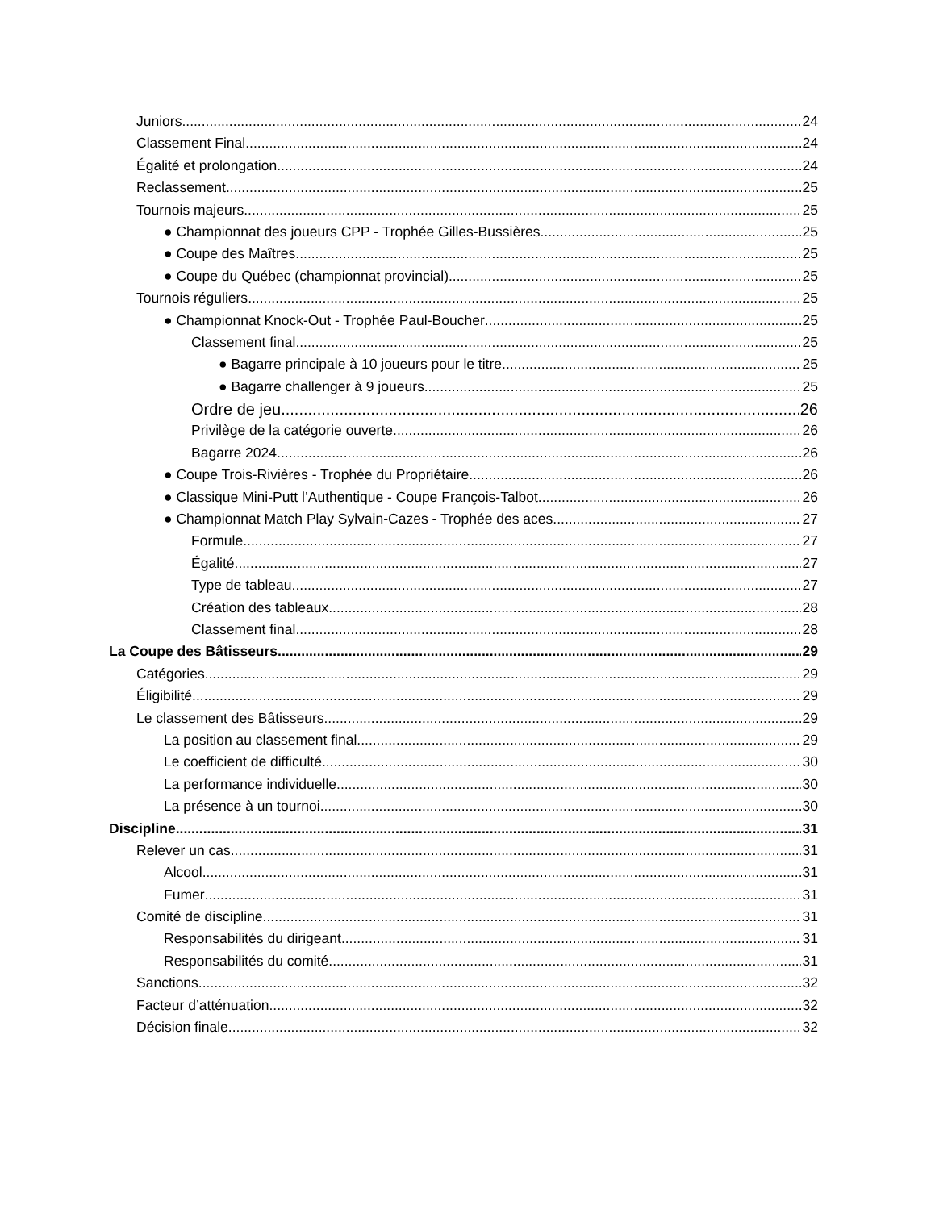Juniors 24
Classement Final 24
Égalité et prolongation 24
Reclassement 25
Tournois majeurs 25
● Championnat des joueurs CPP - Trophée Gilles-Bussières 25
● Coupe des Maîtres 25
● Coupe du Québec (championnat provincial) 25
Tournois réguliers 25
● Championnat Knock-Out - Trophée Paul-Boucher 25
Classement final 25
● Bagarre principale à 10 joueurs pour le titre 25
● Bagarre challenger à 9 joueurs 25
Ordre de jeu 26
Privilège de la catégorie ouverte 26
Bagarre 2024 26
● Coupe Trois-Rivières - Trophée du Propriétaire 26
● Classique Mini-Putt l’Authentique - Coupe François-Talbot 26
● Championnat Match Play Sylvain-Cazes - Trophée des aces 27
Formule 27
Égalité 27
Type de tableau 27
Création des tableaux 28
Classement final 28
La Coupe des Bâtisseurs 29
Catégories 29
Éligibilité 29
Le classement des Bâtisseurs 29
La position au classement final 29
Le coefficient de difficulté 30
La performance individuelle 30
La présence à un tournoi 30
Discipline 31
Relever un cas 31
Alcool 31
Fumer 31
Comité de discipline 31
Responsabilités du dirigeant 31
Responsabilités du comité 31
Sanctions 32
Facteur d’atténuation 32
Décision finale 32